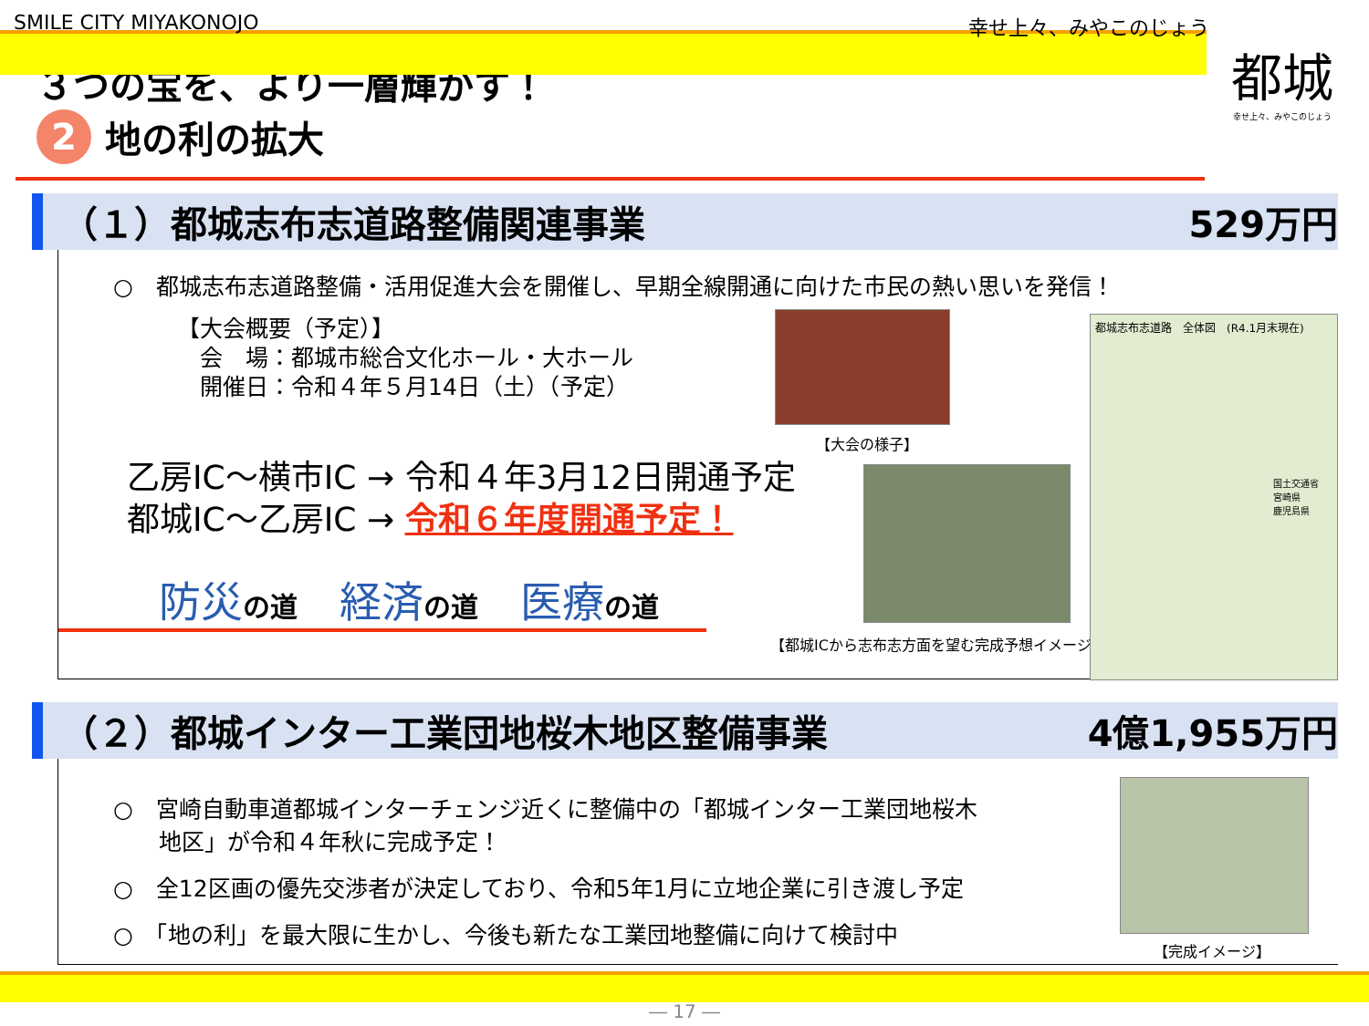SMILE CITY MIYAKONOJO 幸せ上々、みやこのじょう
都城
幸せ上々、みやこのじょう
３つの宝を、より一層輝かす！
2 地の利の拡大
（１）都城志布志道路整備関連事業 529万円
○　都城志布志道路整備・活用促進大会を開催し、早期全線開通に向けた市民の熱い思いを発信！
【大会概要（予定）】
　会　場：都城市総合文化ホール・大ホール
　開催日：令和４年５月14日（土）（予定）
乙房IC～横市IC → 令和４年3月12日開通予定
都城IC～乙房IC → 令和６年度開通予定！
防災の道　経済の道　医療の道
【大会の様子】
【都城ICから志布志方面を望む完成予想イメージ】
都城志布志道路　全体図　(R4.1月末現在)
国土交通省
宮崎県
鹿児島県
（２）都城インター工業団地桜木地区整備事業 4億1,955万円
○　宮崎自動車道都城インターチェンジ近くに整備中の「都城インター工業団地桜木
　　地区」が令和４年秋に完成予定！
○　全12区画の優先交渉者が決定しており、令和5年1月に立地企業に引き渡し予定
○　「地の利」を最大限に生かし、今後も新たな工業団地整備に向けて検討中
【完成イメージ】
― 17 ―